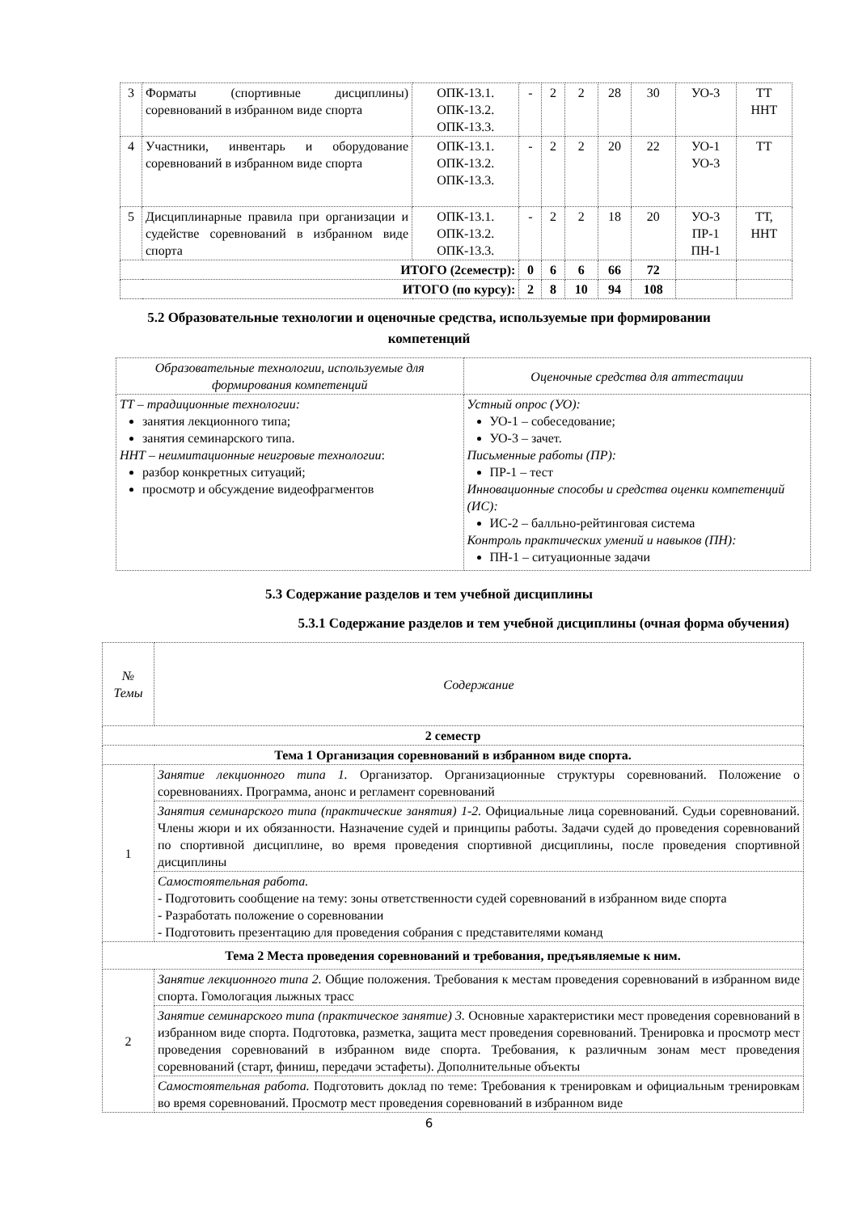| 3 | Форматы (спортивные дисциплины) соревнований в избранном виде спорта | ОПК-13.1. ОПК-13.2. ОПК-13.3. | - | 2 | 2 | 28 | 30 | УО-3 | ТТ ННТ |
| 4 | Участники, инвентарь и оборудование соревнований в избранном виде спорта | ОПК-13.1. ОПК-13.2. ОПК-13.3. | - | 2 | 2 | 20 | 22 | УО-1 УО-3 | ТТ |
| 5 | Дисциплинарные правила при организации и судействе соревнований в избранном виде спорта | ОПК-13.1. ОПК-13.2. ОПК-13.3. | - | 2 | 2 | 18 | 20 | УО-3 ПР-1 ПН-1 | ТТ, ННТ |
| ИТОГО (2семестр): | | | 0 | 6 | 6 | 66 | 72 | | |
| ИТОГО (по курсу): | | | 2 | 8 | 10 | 94 | 108 | | |
5.2 Образовательные технологии и оценочные средства, используемые при формировании
компетенций
| Образовательные технологии, используемые для формирования компетенций | Оценочные средства для аттестации |
| ТТ – традиционные технологии: занятия лекционного типа; занятия семинарского типа. ННТ – неимитационные неигровые технологии : разбор конкретных ситуаций; просмотр и обсуждение видеофрагментов | Устный опрос (УО): УО-1 – собеседование; УО-3 – зачет. Письменные работы (ПР): ПР-1 – тест Инновационные способы и средства оценки компетенций (ИС): ИС-2 – балльно-рейтинговая система Контроль практических умений и навыков (ПН): ПН-1 – ситуационные задачи |
5.3 Содержание разделов и тем учебной дисциплины
5.3.1 Содержание разделов и тем учебной дисциплины (очная форма обучения)
| № Темы | Содержание |
| 2 семестр | |
| Тема 1 Организация соревнований в избранном виде спорта. | |
| 1 | Занятие лекционного типа 1. Организатор. Организационные структуры соревнований. Положение о соревнованиях. Программа, анонс и регламент соревнований |
| | Занятия семинарского типа (практические занятия) 1-2. Официальные лица соревнований. Судьи соревнований. Члены жюри и их обязанности. Назначение судей и принципы работы. Задачи судей до проведения соревнований по спортивной дисциплине, во время проведения спортивной дисциплины, после проведения спортивной дисциплины |
| | Самостоятельная работа. - Подготовить сообщение на тему: зоны ответственности судей соревнований в избранном виде спорта - Разработать положение о соревновании - Подготовить презентацию для проведения собрания с представителями команд |
| Тема 2 Места проведения соревнований и требования, предъявляемые к ним. | |
| 2 | Занятие лекционного типа 2. Общие положения. Требования к местам проведения соревнований в избранном виде спорта. Гомологация лыжных трасс |
| | Занятие семинарского типа (практическое занятие) 3. Основные характеристики мест проведения соревнований в избранном виде спорта. Подготовка, разметка, защита мест проведения соревнований. Тренировка и просмотр мест проведения соревнований в избранном виде спорта. Требования, к различным зонам мест проведения соревнований (старт, финиш, передачи эстафеты). Дополнительные объекты |
| | Самостоятельная работа. Подготовить доклад по теме: Требования к тренировкам и официальным тренировкам во время соревнований. Просмотр мест проведения соревнований в избранном виде |
6